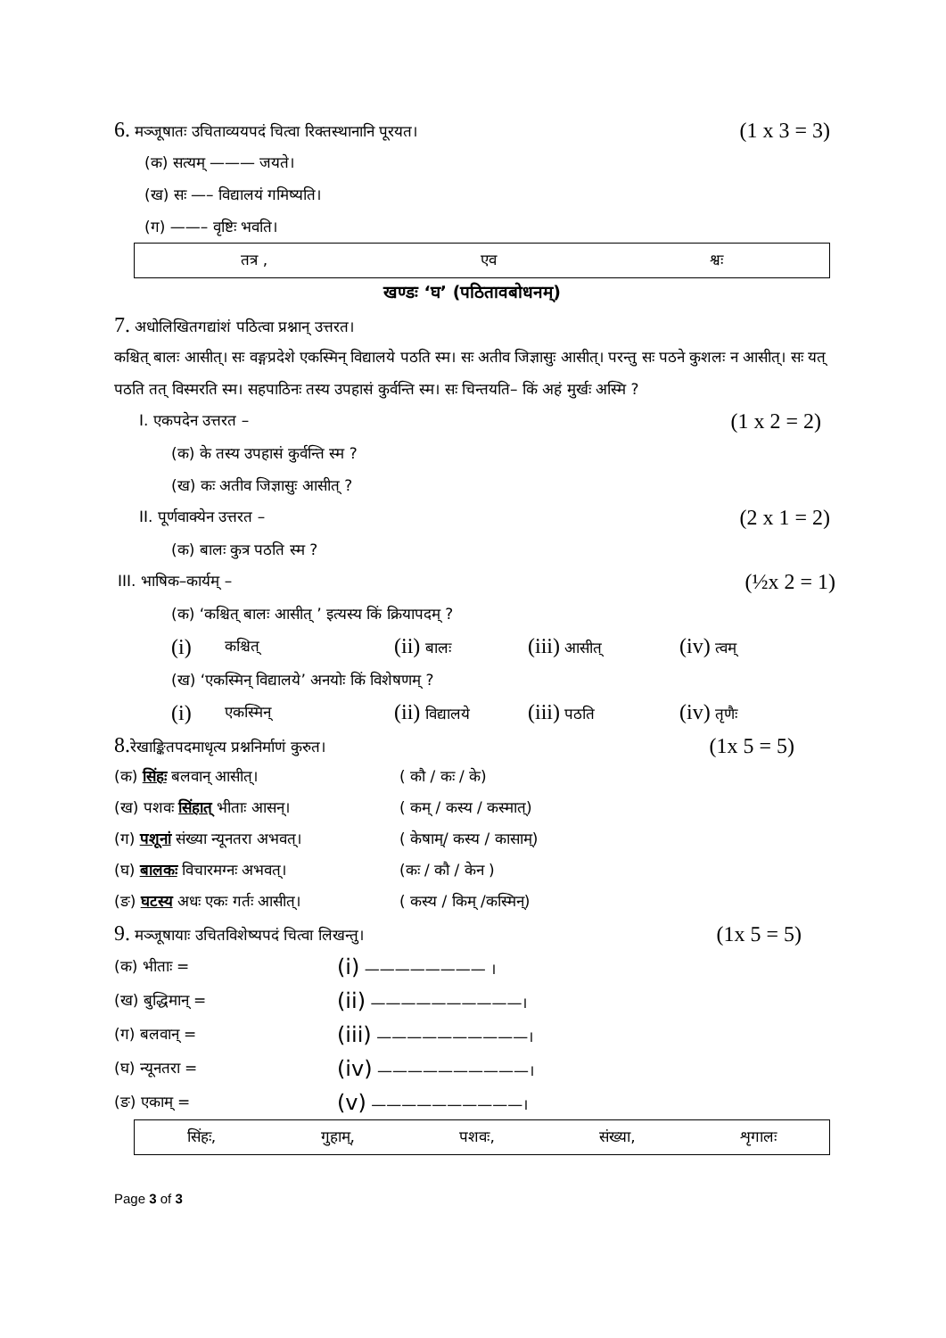6. मञ्जूषातः उचिताव्ययपदं चित्वा रिक्तस्थानानि पूरयत। (1 x 3 = 3)
(क) सत्यम् ——— जयते।
(ख) सः —– विद्यालयं गमिष्यति।
(ग) ——– वृष्टिः भवति।
तत्र , एव श्वः
खण्डः ‘घ’ (पठितावबोधनम्)
7. अधोलिखितगद्यांशं पठित्वा प्रश्नान् उत्तरत।
कश्चित् बालः आसीत्। सः वङ्गप्रदेशे एकस्मिन् विद्यालये पठति स्म। सः अतीव जिज्ञासुः आसीत्। परन्तु सः पठने कुशलः न आसीत्। सः यत् पठति तत् विस्मरति स्म। सहपाठिनः तस्य उपहासं कुर्वन्ति स्म। सः चिन्तयति– किं अहं मुर्खः अस्मि ?
I. एकपदेन उत्तरत – (1 x 2 = 2)
(क) के तस्य उपहासं कुर्वन्ति स्म ?
(ख) कः अतीव जिज्ञासुः आसीत् ?
II. पूर्णवाक्येन उत्तरत – (2 x 1 = 2)
(क) बालः कुत्र पठति स्म ?
III. भाषिक–कार्यम् – (½x 2 = 1)
(क) ‘कश्चित् बालः आसीत् ’ इत्यस्य किं क्रियापदम् ?
(i) कश्चित् (ii) बालः (iii) आसीत् (iv) त्वम्
(ख) ‘एकस्मिन् विद्यालये’ अनयोः किं विशेषणम् ?
(i) एकस्मिन् (ii) विद्यालये (iii) पठति (iv) तृणैः
8. रेखाङ्कितपदमाधृत्य प्रश्ननिर्माणं कुरुत। (1x 5 = 5)
(क) सिंहः बलवान् आसीत्। ( कौ / कः / के)
(ख) पशवः सिंहात् भीताः आसन्। ( कम् / कस्य / कस्मात्)
(ग) पशूनां संख्या न्यूनतरा अभवत्। ( केषाम्/ कस्य / कासाम्)
(घ) बालकः विचारमग्नः अभवत्। (कः / कौ / केन )
(ङ) घटस्य अधः एकः गर्तः आसीत्। ( कस्य / किम् /कस्मिन्)
9. मञ्जूषायाः उचितविशेष्यपदं चित्वा लिखन्तु। (1x 5 = 5)
(क) भीताः = (i) ———————— ।
(ख) बुद्धिमान् = (ii) ——————————।
(ग) बलवान् = (iii) ——————————।
(घ) न्यूनतरा = (iv) ——————————।
(ङ) एकाम् = (v) ——————————।
सिंहः, गुहाम्, पशवः, संख्या, शृगालः
Page 3 of 3